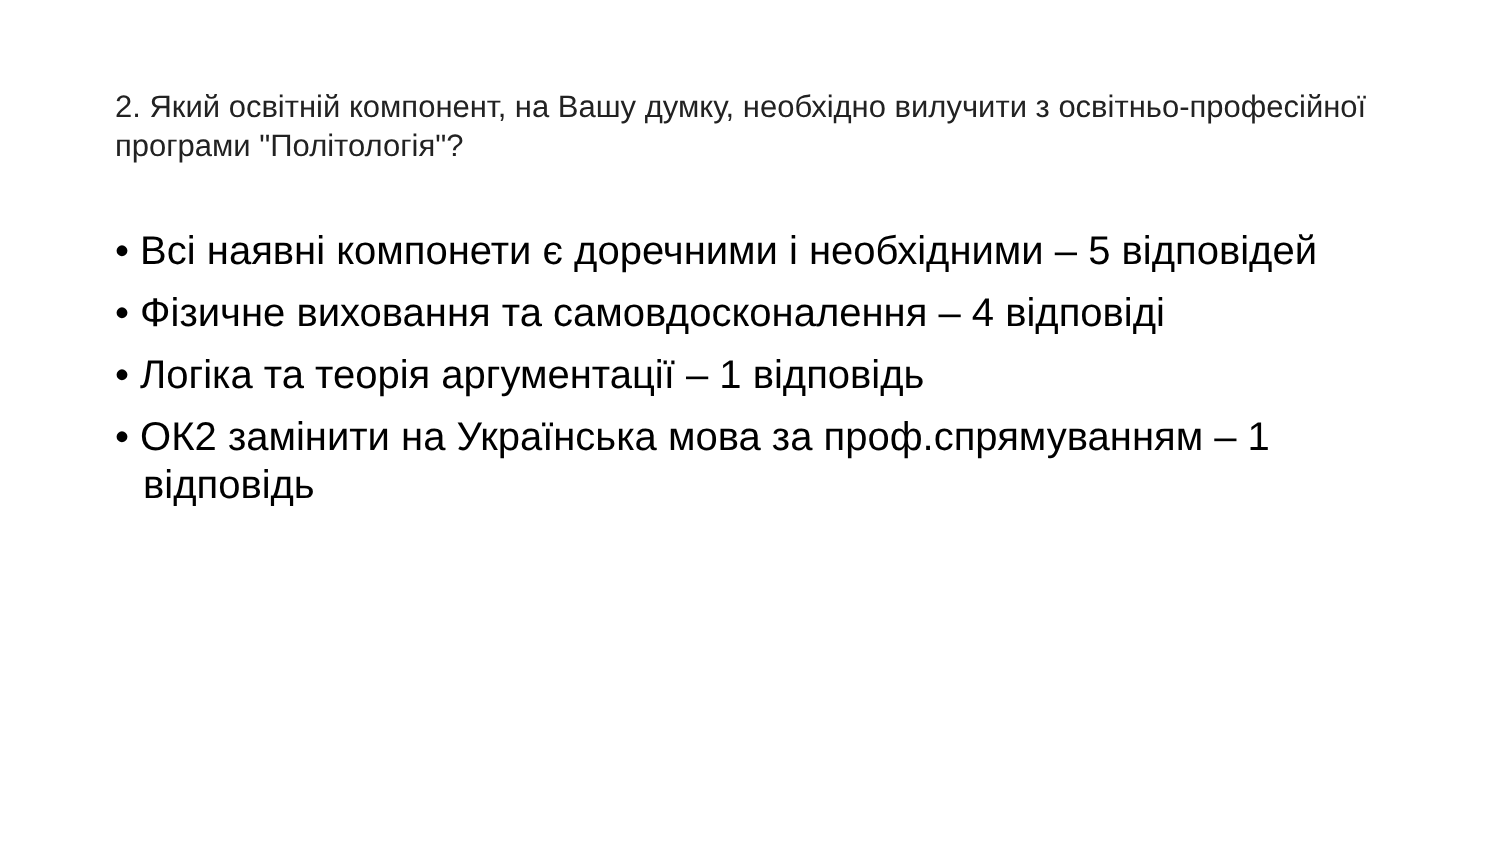2. Який освітній компонент, на Вашу думку, необхідно вилучити з освітньо-професійної програми "Політологія"?
• Всі наявні компонети є доречними і необхідними – 5 відповідей
• Фізичне виховання та самовдосконалення – 4 відповіді
• Логіка та теорія аргументації – 1 відповідь
• ОК2 замінити на Українська мова за проф.спрямуванням – 1 відповідь